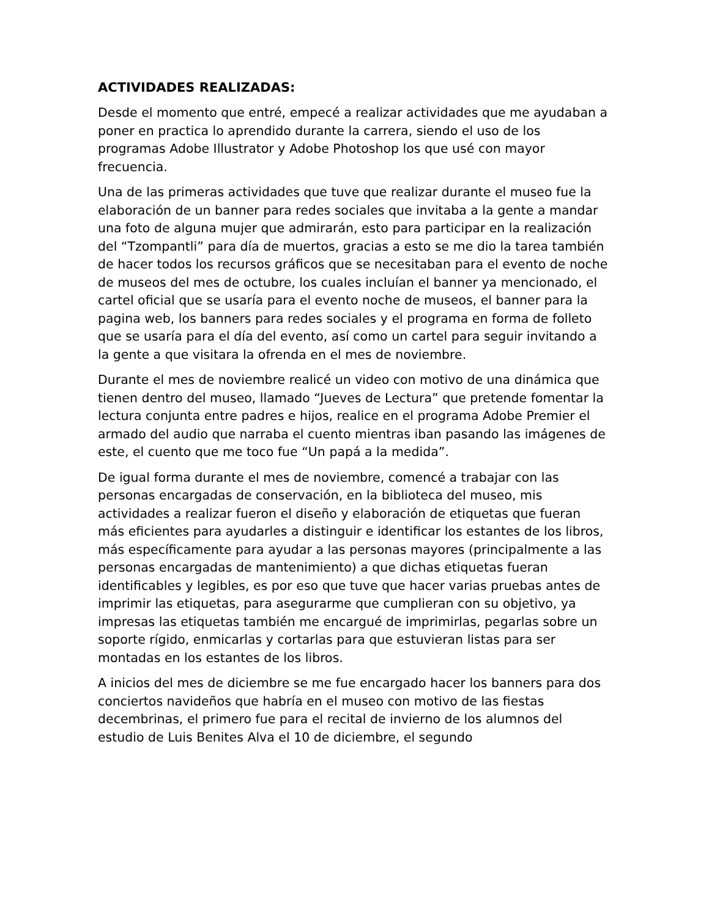ACTIVIDADES REALIZADAS:
Desde el momento que entré, empecé a realizar actividades que me ayudaban a poner en practica lo aprendido durante la carrera, siendo el uso de los programas Adobe Illustrator y Adobe Photoshop los que usé con mayor frecuencia.
Una de las primeras actividades que tuve que realizar durante el museo fue la elaboración de un banner para redes sociales que invitaba a la gente a mandar una foto de alguna mujer que admirarán, esto para participar en la realización del “Tzompantli” para día de muertos, gracias a esto se me dio la tarea también de hacer todos los recursos gráficos que se necesitaban para el evento de noche de museos del mes de octubre, los cuales incluían el banner ya mencionado, el cartel oficial que se usaría para el evento noche de museos, el banner para la pagina web, los banners para redes sociales y el programa en forma de folleto que se usaría para el día del evento, así como un cartel para seguir invitando a la gente a que visitara la ofrenda en el mes de noviembre.
Durante el mes de noviembre realicé un video con motivo de una dinámica que tienen dentro del museo, llamado “Jueves de Lectura” que pretende fomentar la lectura conjunta entre padres e hijos, realice en el programa Adobe Premier el armado del audio que narraba el cuento mientras iban pasando las imágenes de este, el cuento que me toco fue “Un papá a la medida”.
De igual forma durante el mes de noviembre, comencé a trabajar con las personas encargadas de conservación, en la biblioteca del museo, mis actividades a realizar fueron el diseño y elaboración de etiquetas que fueran más eficientes para ayudarles a distinguir e identificar los estantes de los libros, más específicamente para ayudar a las personas mayores (principalmente a las personas encargadas de mantenimiento) a que dichas etiquetas fueran identificables y legibles, es por eso que tuve que hacer varias pruebas antes de imprimir las etiquetas, para asegurarme que cumplieran con su objetivo, ya impresas las etiquetas también me encargué de imprimirlas, pegarlas sobre un soporte rígido, enmicarlas y cortarlas para que estuvieran listas para ser montadas en los estantes de los libros.
A inicios del mes de diciembre se me fue encargado hacer los banners para dos conciertos navideños que habría en el museo con motivo de las fiestas decembrinas, el primero fue para el recital de invierno de los alumnos del estudio de Luis Benites Alva el 10 de diciembre, el segundo